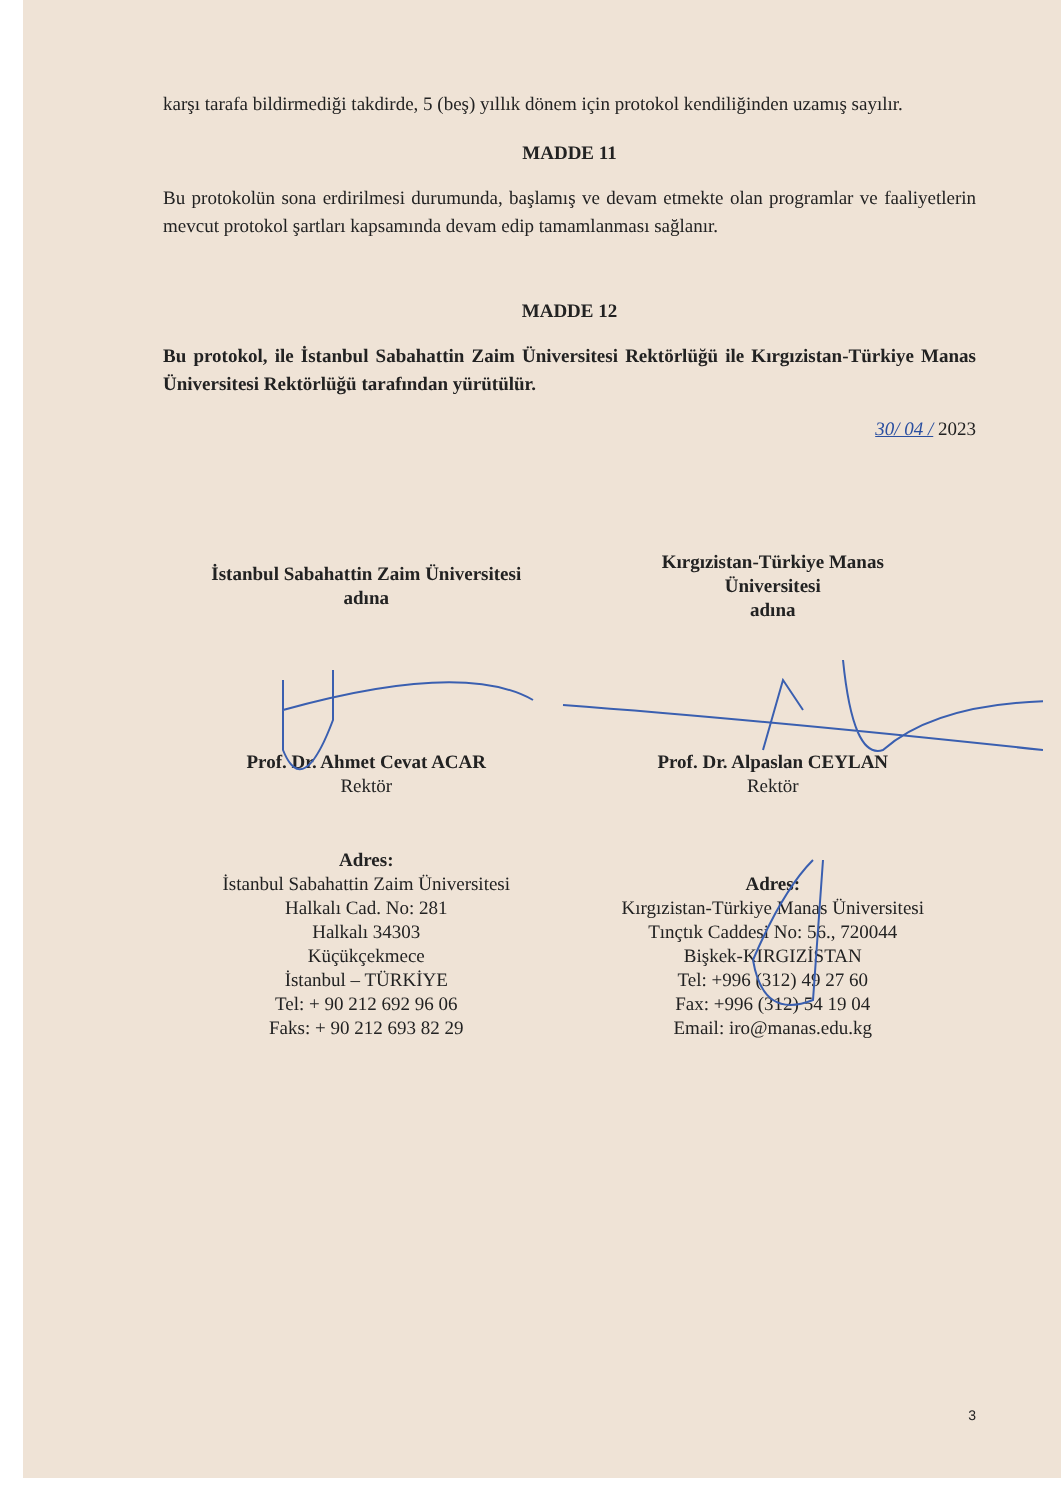karşı tarafa bildirmediği takdirde, 5 (beş) yıllık dönem için protokol kendiliğinden uzamış sayılır.
MADDE 11
Bu protokolün sona erdirilmesi durumunda, başlamış ve devam etmekte olan programlar ve faaliyetlerin mevcut protokol şartları kapsamında devam edip tamamlanması sağlanır.
MADDE 12
Bu protokol, ile İstanbul Sabahattin Zaim Üniversitesi Rektörlüğü ile Kırgızistan-Türkiye Manas Üniversitesi Rektörlüğü tarafından yürütülür.
30/ 04 / 2023
İstanbul Sabahattin Zaim Üniversitesi
adına
Prof. Dr. Ahmet Cevat ACAR
Rektör
Adres:
İstanbul Sabahattin Zaim Üniversitesi
Halkalı Cad. No: 281
Halkalı 34303
Küçükçekmece
İstanbul – TÜRKİYE
Tel: + 90 212 692 96 06
Faks: + 90 212 693 82 29
Kırgızistan-Türkiye Manas
Üniversitesi
adına
Prof. Dr. Alpaslan CEYLAN
Rektör
Adres:
Kırgızistan-Türkiye Manas Üniversitesi
Tınçtık Caddesi No: 56., 720044
Bişkek-KIRGIZİSTAN
Tel: +996 (312) 49 27 60
Fax: +996 (312) 54 19 04
Email: iro@manas.edu.kg
3